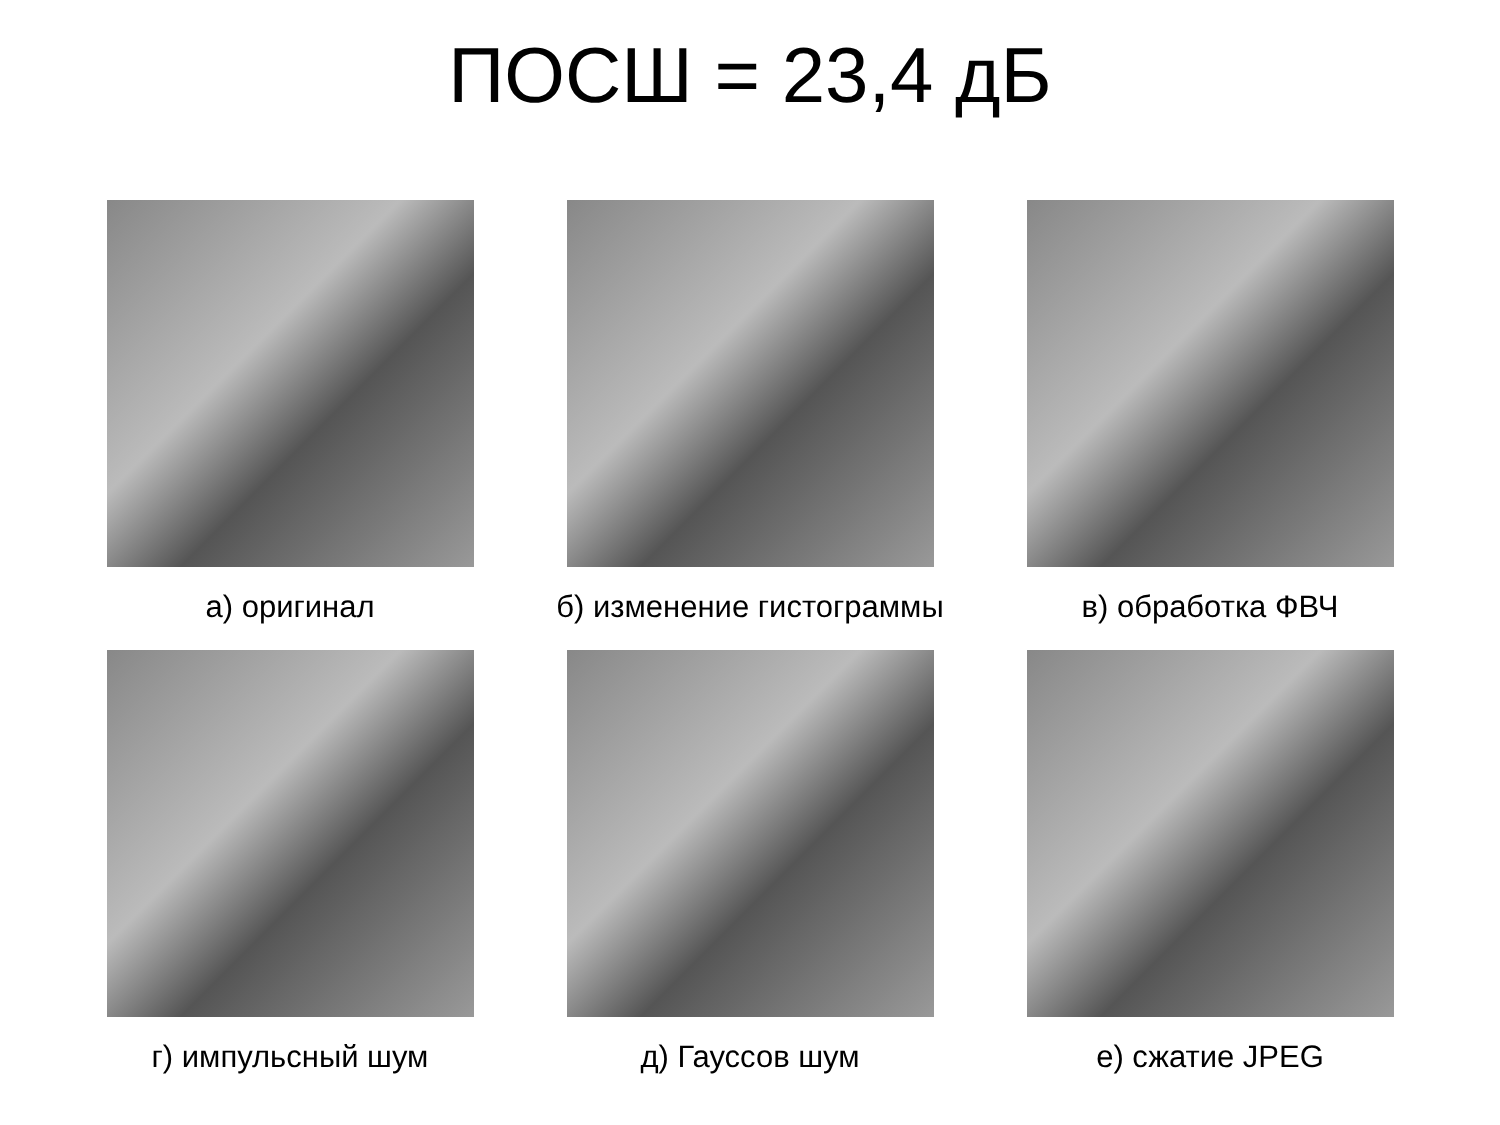ПОСШ = 23,4 дБ
а) оригинал б) изменение гистограммы в) обработка ФВЧ
г) импульсный шум д) Гауссов шум е) сжатие JPEG